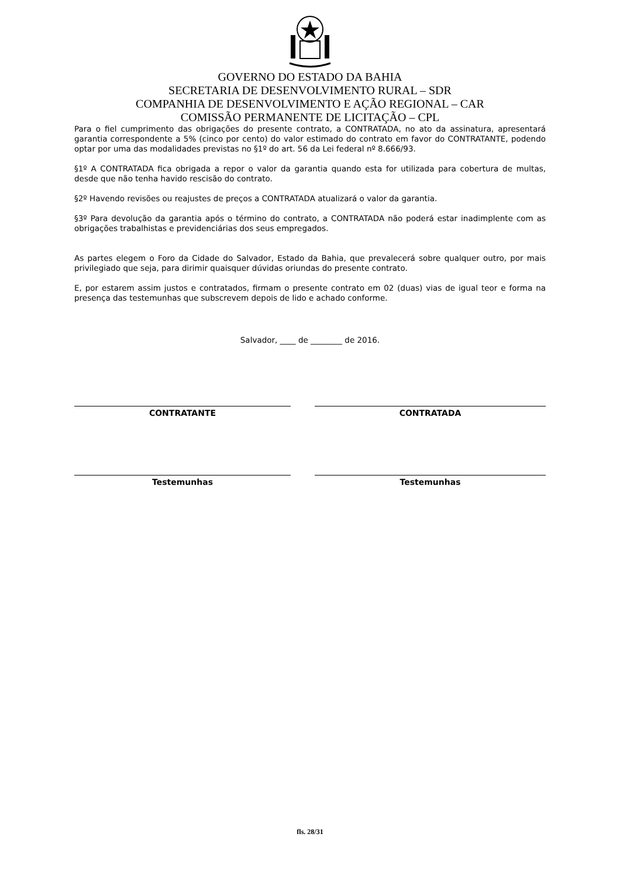GOVERNO DO ESTADO DA BAHIA
SECRETARIA DE DESENVOLVIMENTO RURAL – SDR
COMPANHIA DE DESENVOLVIMENTO E AÇÃO REGIONAL – CAR
COMISSÃO PERMANENTE DE LICITAÇÃO – CPL
Para o fiel cumprimento das obrigações do presente contrato, a CONTRATADA, no ato da assinatura, apresentará garantia correspondente a 5% (cinco por cento) do valor estimado do contrato em favor do CONTRATANTE, podendo optar por uma das modalidades previstas no §1º do art. 56 da Lei federal nº 8.666/93.
§1º A CONTRATADA fica obrigada a repor o valor da garantia quando esta for utilizada para cobertura de multas, desde que não tenha havido rescisão do contrato.
§2º Havendo revisões ou reajustes de preços a CONTRATADA atualizará o valor da garantia.
§3º Para devolução da garantia após o término do contrato, a CONTRATADA não poderá estar inadimplente com as obrigações trabalhistas e previdenciárias dos seus empregados.
As partes elegem o Foro da Cidade do Salvador, Estado da Bahia, que prevalecerá sobre qualquer outro, por mais privilegiado que seja, para dirimir quaisquer dúvidas oriundas do presente contrato.
E, por estarem assim justos e contratados, firmam o presente contrato em 02 (duas) vias de igual teor e forma na presença das testemunhas que subscrevem depois de lido e achado conforme.
Salvador, ____ de ________ de 2016.
CONTRATANTE CONTRATADA
Testemunhas Testemunhas
fls. 28/31